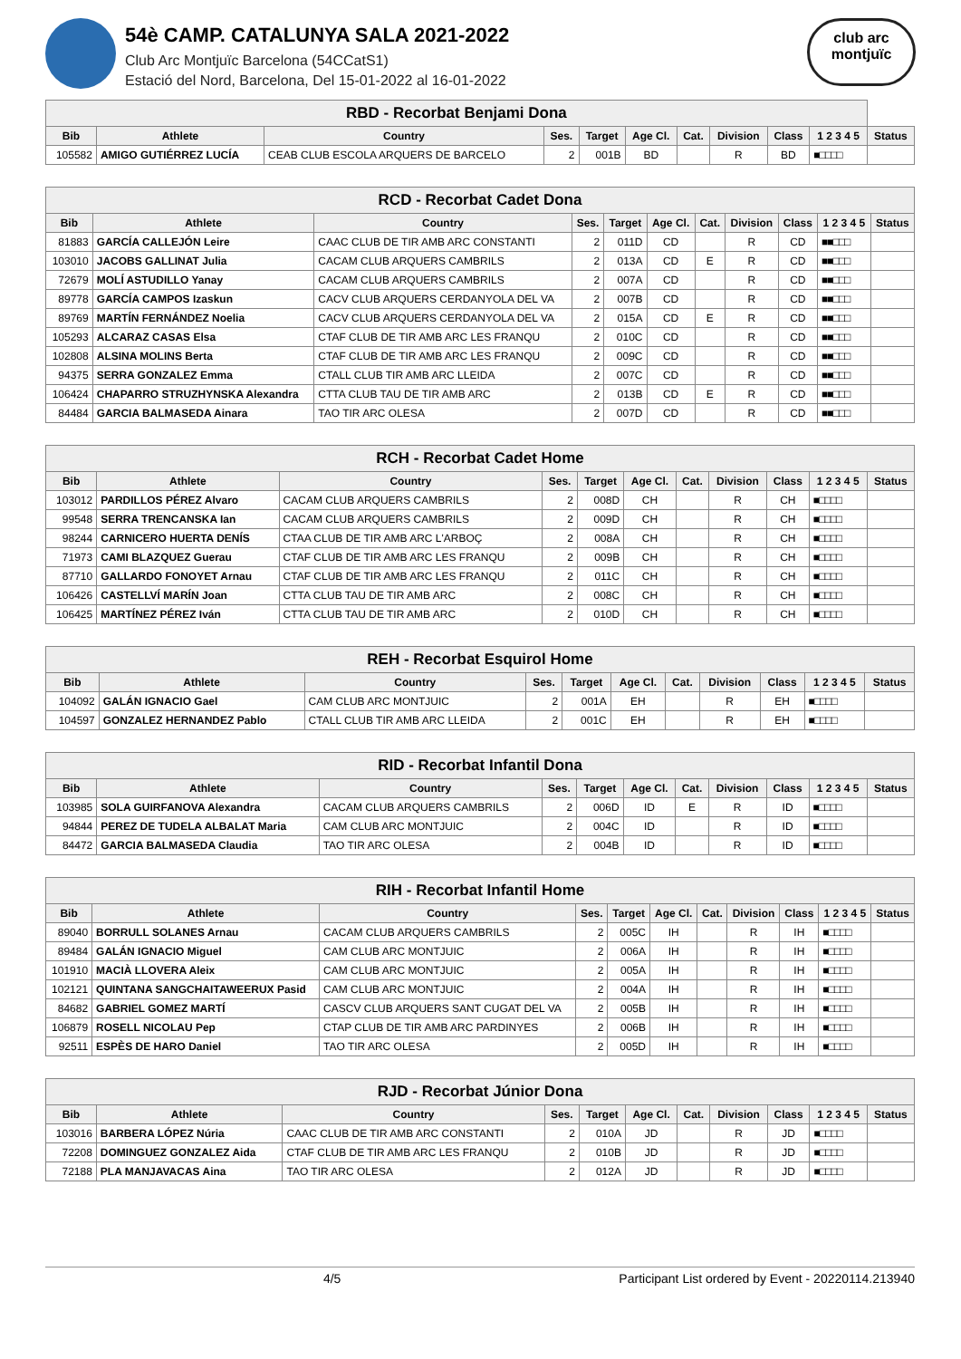54è CAMP. CATALUNYA SALA 2021-2022
Club Arc Montjuïc Barcelona (54CCatS1)
Estació del Nord, Barcelona, Del 15-01-2022 al 16-01-2022
club arc
montjuïc
| RBD - Recorbat Benjami Dona | | | | | | | | | | |
| --- | --- | --- | --- | --- | --- | --- | --- | --- | --- | --- |
| Bib | Athlete | Country | Ses. | Target | Age Cl. | Cat. | Division | Class | 1 2 3 4 5 | Status |
| 105582 | AMIGO GUTIÉRREZ LUCÍA | CEAB CLUB ESCOLA ARQUERS DE BARCELO | 2 | 001B | BD | | R | BD | ■□□□□ | |
| RCD - Recorbat Cadet Dona | | | | | | | | | | |
| --- | --- | --- | --- | --- | --- | --- | --- | --- | --- | --- |
| Bib | Athlete | Country | Ses. | Target | Age Cl. | Cat. | Division | Class | 1 2 3 4 5 | Status |
| 81883 | GARCÍA CALLEJÓN Leire | CAAC CLUB DE TIR AMB ARC CONSTANTI | 2 | 011D | CD | | R | CD | ■■□□□ | |
| 103010 | JACOBS GALLINAT Julia | CACAM CLUB ARQUERS CAMBRILS | 2 | 013A | CD | E | R | CD | ■■□□□ | |
| 72679 | MOLÍ ASTUDILLO Yanay | CACAM CLUB ARQUERS CAMBRILS | 2 | 007A | CD | | R | CD | ■■□□□ | |
| 89778 | GARCÍA CAMPOS Izaskun | CACV CLUB ARQUERS CERDANYOLA DEL VA | 2 | 007B | CD | | R | CD | ■■□□□ | |
| 89769 | MARTÍN FERNÁNDEZ Noelia | CACV CLUB ARQUERS CERDANYOLA DEL VA | 2 | 015A | CD | E | R | CD | ■■□□□ | |
| 105293 | ALCARAZ CASAS Elsa | CTAF CLUB DE TIR AMB ARC LES FRANQU | 2 | 010C | CD | | R | CD | ■■□□□ | |
| 102808 | ALSINA MOLINS Berta | CTAF CLUB DE TIR AMB ARC LES FRANQU | 2 | 009C | CD | | R | CD | ■■□□□ | |
| 94375 | SERRA GONZALEZ Emma | CTALL CLUB TIR AMB ARC LLEIDA | 2 | 007C | CD | | R | CD | ■■□□□ | |
| 106424 | CHAPARRO STRUZHYNSKA Alexandra | CTTA CLUB TAU DE TIR AMB ARC | 2 | 013B | CD | E | R | CD | ■■□□□ | |
| 84484 | GARCIA BALMASEDA Ainara | TAO TIR ARC OLESA | 2 | 007D | CD | | R | CD | ■■□□□ | |
| RCH - Recorbat Cadet Home | | | | | | | | | | |
| --- | --- | --- | --- | --- | --- | --- | --- | --- | --- | --- |
| Bib | Athlete | Country | Ses. | Target | Age Cl. | Cat. | Division | Class | 1 2 3 4 5 | Status |
| 103012 | PARDILLOS PÉREZ Alvaro | CACAM CLUB ARQUERS CAMBRILS | 2 | 008D | CH | | R | CH | ■□□□□ | |
| 99548 | SERRA TRENCANSKA Ian | CACAM CLUB ARQUERS CAMBRILS | 2 | 009D | CH | | R | CH | ■□□□□ | |
| 98244 | CARNICERO HUERTA DENÍS | CTAA CLUB DE TIR AMB ARC L'ARBOÇ | 2 | 008A | CH | | R | CH | ■□□□□ | |
| 71973 | CAMI BLAZQUEZ Guerau | CTAF CLUB DE TIR AMB ARC LES FRANQU | 2 | 009B | CH | | R | CH | ■□□□□ | |
| 87710 | GALLARDO FONOYET Arnau | CTAF CLUB DE TIR AMB ARC LES FRANQU | 2 | 011C | CH | | R | CH | ■□□□□ | |
| 106426 | CASTELLVÍ MARÍN Joan | CTTA CLUB TAU DE TIR AMB ARC | 2 | 008C | CH | | R | CH | ■□□□□ | |
| 106425 | MARTÍNEZ PÉREZ Iván | CTTA CLUB TAU DE TIR AMB ARC | 2 | 010D | CH | | R | CH | ■□□□□ | |
| REH - Recorbat Esquirol Home | | | | | | | | | | |
| --- | --- | --- | --- | --- | --- | --- | --- | --- | --- | --- |
| Bib | Athlete | Country | Ses. | Target | Age Cl. | Cat. | Division | Class | 1 2 3 4 5 | Status |
| 104092 | GALÁN IGNACIO Gael | CAM CLUB ARC MONTJUIC | 2 | 001A | EH | | R | EH | ■□□□□ | |
| 104597 | GONZALEZ HERNANDEZ Pablo | CTALL CLUB TIR AMB ARC LLEIDA | 2 | 001C | EH | | R | EH | ■□□□□ | |
| RID - Recorbat Infantil Dona | | | | | | | | | | |
| --- | --- | --- | --- | --- | --- | --- | --- | --- | --- | --- |
| Bib | Athlete | Country | Ses. | Target | Age Cl. | Cat. | Division | Class | 1 2 3 4 5 | Status |
| 103985 | SOLA GUIRFANOVA Alexandra | CACAM CLUB ARQUERS CAMBRILS | 2 | 006D | ID | E | R | ID | ■□□□□ | |
| 94844 | PEREZ DE TUDELA ALBALAT Maria | CAM CLUB ARC MONTJUIC | 2 | 004C | ID | | R | ID | ■□□□□ | |
| 84472 | GARCIA BALMASEDA Claudia | TAO TIR ARC OLESA | 2 | 004B | ID | | R | ID | ■□□□□ | |
| RIH - Recorbat Infantil Home | | | | | | | | | | |
| --- | --- | --- | --- | --- | --- | --- | --- | --- | --- | --- |
| Bib | Athlete | Country | Ses. | Target | Age Cl. | Cat. | Division | Class | 1 2 3 4 5 | Status |
| 89040 | BORRULL SOLANES Arnau | CACAM CLUB ARQUERS CAMBRILS | 2 | 005C | IH | | R | IH | ■□□□□ | |
| 89484 | GALÁN IGNACIO Miguel | CAM CLUB ARC MONTJUIC | 2 | 006A | IH | | R | IH | ■□□□□ | |
| 101910 | MACIÀ LLOVERA Aleix | CAM CLUB ARC MONTJUIC | 2 | 005A | IH | | R | IH | ■□□□□ | |
| 102121 | QUINTANA SANGCHAITAWEERUX Pasid | CAM CLUB ARC MONTJUIC | 2 | 004A | IH | | R | IH | ■□□□□ | |
| 84682 | GABRIEL GOMEZ MARTÍ | CASCV CLUB ARQUERS SANT CUGAT DEL VA | 2 | 005B | IH | | R | IH | ■□□□□ | |
| 106879 | ROSELL NICOLAU Pep | CTAP CLUB DE TIR AMB ARC PARDINYES | 2 | 006B | IH | | R | IH | ■□□□□ | |
| 92511 | ESPÈS DE HARO Daniel | TAO TIR ARC OLESA | 2 | 005D | IH | | R | IH | ■□□□□ | |
| RJD - Recorbat Júnior Dona | | | | | | | | | | |
| --- | --- | --- | --- | --- | --- | --- | --- | --- | --- | --- |
| Bib | Athlete | Country | Ses. | Target | Age Cl. | Cat. | Division | Class | 1 2 3 4 5 | Status |
| 103016 | BARBERA LÓPEZ Núria | CAAC CLUB DE TIR AMB ARC CONSTANTI | 2 | 010A | JD | | R | JD | ■□□□□ | |
| 72208 | DOMINGUEZ GONZALEZ Aida | CTAF CLUB DE TIR AMB ARC LES FRANQU | 2 | 010B | JD | | R | JD | ■□□□□ | |
| 72188 | PLA MANJAVACAS Aina | TAO TIR ARC OLESA | 2 | 012A | JD | | R | JD | ■□□□□ | |
4/5 Participant List ordered by Event - 20220114.213940